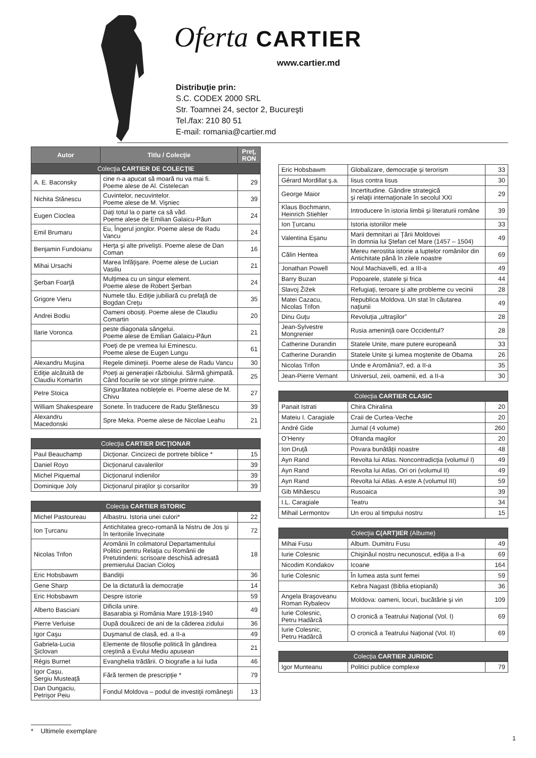Oferta CARTIER
www.cartier.md
Distribuţie prin:
S.C. CODEX 2000 SRL
Str. Toamnei 24, sector 2, Bucureşti
Tel./fax: 210 80 51
E-mail: romania@cartier.md
| Autor | Titlu / Colecţie | Preţ, RON |
| --- | --- | --- |
| Colecţia CARTIER DE COLECŢIE | | |
| A. E. Baconsky | cine n-a apucat să moară nu va mai fi. Poeme alese de Al. Cistelecan | 29 |
| Nichita Stănescu | Cuvintelor, necuvintelor. Poeme alese de M. Vişniec | 39 |
| Eugen Cioclea | Daţi totul la o parte ca să văd. Poeme alese de Emilian Galaicu-Păun | 24 |
| Emil Brumaru | Eu, Îngerul jonglor. Poeme alese de Radu Vancu | 24 |
| Benjamin Fundoianu | Herţa şi alte privelişti. Poeme alese de Dan Coman | 16 |
| Mihai Ursachi | Marea înfăţişare. Poeme alese de Lucian Vasiliu | 21 |
| Şerban Foarţă | Mulţimea cu un singur element. Poeme alese de Robert Şerban | 24 |
| Grigore Vieru | Numele tău. Ediţie jubiliară cu prefaţă de Bogdan Creţu | 35 |
| Andrei Bodiu | Oameni obosiţi. Poeme alese de Claudiu Comartin | 20 |
| Ilarie Voronca | peste diagonala sângelui. Poeme alese de Emilian Galaicu-Păun | 21 |
| | Poeţi de pe vremea lui Eminescu. Poeme alese de Eugen Lungu | 61 |
| Alexandru Muşina | Regele dimineţii. Poeme alese de Radu Vancu | 30 |
| Ediţie alcătuită de Claudiu Komartin | Poeţi ai generaţiei războiului. Sârmă ghimpată. Când focurile se vor stinge printre ruine. | 25 |
| Petre Stoica | Singurătatea nobleţele ei. Poeme alese de M. Chivu | 27 |
| William Shakespeare | Sonete. În traducere de Radu Ştefănescu | 39 |
| Alexandru Macedonski | Spre Meka. Poeme alese de Nicolae Leahu | 21 |
| Colecţia CARTIER DICŢIONAR | | |
| Paul Beauchamp | Dicţionar. Cincizeci de portrete biblice * | 15 |
| Daniel Royo | Dicţionarul cavalerilor | 39 |
| Michel Piquemal | Dicţionarul indienilor | 39 |
| Dominique Joly | Dicţionarul piraţilor şi corsarilor | 39 |
| Colecţia CARTIER ISTORIC | | |
| Michel Pastoureau | Albastru. Istoria unei culori* | 22 |
| Ion Ţurcanu | Antichitatea greco-romană la Nistru de Jos şi în teritoriile învecinate | 72 |
| Nicolas Trifon | Aromânii în colimatorul Departamentului Politici pentru Relaţia cu Românii de Pretutindeni: scrisoare deschisă adresată premierului Dacian Cioloş | 18 |
| Eric Hobsbawm | Bandiţii | 36 |
| Gene Sharp | De la dictatură la democraţie | 14 |
| Eric Hobsbawm | Despre istorie | 59 |
| Alberto Basciani | Dificila unire. Basarabia şi România Mare 1918-1940 | 49 |
| Pierre Verluise | După douăzeci de ani de la căderea zidului | 36 |
| Igor Caşu | Duşmanul de clasă, ed. a II-a | 49 |
| Gabriela-Lucia Şiclovan | Elemente de filosofie politică în gândirea creştină a Evului Mediu apusean | 21 |
| Régis Burnet | Evanghelia trădării. O biografie a lui Iuda | 46 |
| Igor Caşu, Sergiu Musteaţă | Fără termen de prescripţie * | 79 |
| Dan Dungaciu, Petrişor Peiu | Fondul Moldova – podul de investiţii româneşti | 13 |
| Eric Hobsbawm | Globalizare, democraţie şi terorism | 33 |
| Gérard Mordillat ş.a. | Iisus contra Iisus | 30 |
| George Maior | Incertitudine. Gândire strategică şi relaţii internaţionale în secolul XXI | 29 |
| Klaus Bochmann, Heinrich Stiehler | Introducere în istoria limbii şi literaturii române | 39 |
| Ion Ţurcanu | Istoria istoriilor mele | 33 |
| Valentina Eşanu | Marii demnitari ai Ţării Moldovei în domnia lui Ştefan cel Mare (1457 – 1504) | 49 |
| Călin Hentea | Mereu nerostita istorie a luptelor românilor din Antichitate până în zilele noastre | 69 |
| Jonathan Powell | Noul Machiavelli, ed. a III-a | 49 |
| Barry Buzan | Popoarele, statele şi frica | 44 |
| Slavoj Žižek | Refugiaţi, teroare şi alte probleme cu vecinii | 28 |
| Matei Cazacu, Nicolas Trifon | Republica Moldova. Un stat în căutarea naţiunii | 49 |
| Dinu Guţu | Revoluţia „ultraşilor” | 28 |
| Jean-Sylvestre Mongrenier | Rusia ameninţă oare Occidentul? | 28 |
| Catherine Durandin | Statele Unite, mare putere europeană | 33 |
| Catherine Durandin | Statele Unite şi lumea moştenite de Obama | 26 |
| Nicolas Trifon | Unde e Aromânia?, ed. a II-a | 35 |
| Jean-Pierre Vernant | Universul, zeii, oamenii, ed. a II-a | 30 |
| Colecţia CARTIER CLASIC | | |
| Panait Istrati | Chira Chiralina | 20 |
| Mateiu I. Caragiale | Craii de Curtea-Veche | 20 |
| André Gide | Jurnal (4 volume) | 260 |
| O’Henry | Ofranda magilor | 20 |
| Ion Druţă | Povara bunătăţii noastre | 48 |
| Ayn Rand | Revolta lui Atlas. Noncontradicţia (volumul I) | 49 |
| Ayn Rand | Revolta lui Atlas. Ori ori (volumul II) | 49 |
| Ayn Rand | Revolta lui Atlas. A este A (volumul III) | 59 |
| Gib Mihăescu | Rusoaica | 39 |
| I.L. Caragiale | Teatru | 34 |
| Mihail Lermontov | Un erou al timpului nostru | 15 |
| Colecţia C(ART)IER (Albume) | | |
| Mihai Fusu | Album. Dumitru Fusu | 49 |
| Iurie Colesnic | Chişinăul nostru necunoscut, ediţia a II-a | 69 |
| Nicodim Kondakov | Icoane | 164 |
| Iurie Colesnic | În lumea asta sunt femei | 59 |
| | Kebra Nagast (Biblia etiopiană) | 36 |
| Angela Braşoveanu Roman Rybaleov | Moldova: oameni, locuri, bucătărie şi vin | 109 |
| Iurie Colesnic, Petru Hadârcă | O cronică a Teatrului Naţional (Vol. I) | 69 |
| Iurie Colesnic, Petru Hadârcă | O cronică a Teatrului Naţional (Vol. II) | 69 |
| Colecţia CARTIER JURIDIC | | |
| Igor Munteanu | Politici publice complexe | 79 |
* Ultimele exemplare
1